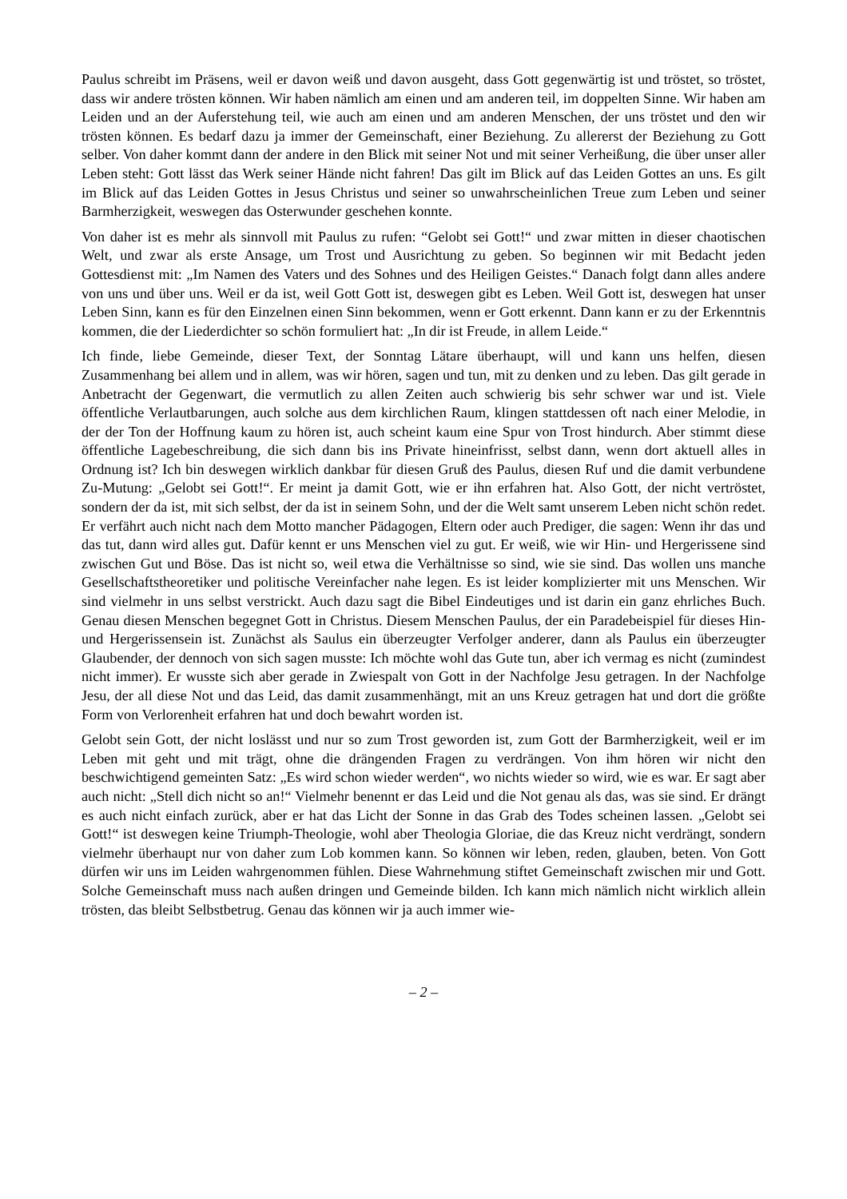Paulus schreibt im Präsens, weil er davon weiß und davon ausgeht, dass Gott gegenwärtig ist und tröstet, so tröstet, dass wir andere trösten können. Wir haben nämlich am einen und am anderen teil, im doppelten Sinne. Wir haben am Leiden und an der Auferstehung teil, wie auch am einen und am anderen Menschen, der uns tröstet und den wir trösten können. Es bedarf dazu ja immer der Gemeinschaft, einer Beziehung. Zu allererst der Beziehung zu Gott selber. Von daher kommt dann der andere in den Blick mit seiner Not und mit seiner Verheißung, die über unser aller Leben steht: Gott lässt das Werk seiner Hände nicht fahren! Das gilt im Blick auf das Leiden Gottes an uns. Es gilt im Blick auf das Leiden Gottes in Jesus Christus und seiner so unwahrscheinlichen Treue zum Leben und seiner Barmherzigkeit, weswegen das Osterwunder geschehen konnte.
Von daher ist es mehr als sinnvoll mit Paulus zu rufen: “Gelobt sei Gott!“ und zwar mitten in dieser chaotischen Welt, und zwar als erste Ansage, um Trost und Ausrichtung zu geben. So beginnen wir mit Bedacht jeden Gottesdienst mit: „Im Namen des Vaters und des Sohnes und des Heiligen Geistes.“ Danach folgt dann alles andere von uns und über uns. Weil er da ist, weil Gott Gott ist, deswegen gibt es Leben. Weil Gott ist, deswegen hat unser Leben Sinn, kann es für den Einzelnen einen Sinn bekommen, wenn er Gott erkennt. Dann kann er zu der Erkenntnis kommen, die der Liederdichter so schön formuliert hat: „In dir ist Freude, in allem Leide.“
Ich finde, liebe Gemeinde, dieser Text, der Sonntag Lätare überhaupt, will und kann uns helfen, diesen Zusammenhang bei allem und in allem, was wir hören, sagen und tun, mit zu denken und zu leben. Das gilt gerade in Anbetracht der Gegenwart, die vermutlich zu allen Zeiten auch schwierig bis sehr schwer war und ist. Viele öffentliche Verlautbarungen, auch solche aus dem kirchlichen Raum, klingen stattdessen oft nach einer Melodie, in der der Ton der Hoffnung kaum zu hören ist, auch scheint kaum eine Spur von Trost hindurch. Aber stimmt diese öffentliche Lagebeschreibung, die sich dann bis ins Private hineinfrisst, selbst dann, wenn dort aktuell alles in Ordnung ist? Ich bin deswegen wirklich dankbar für diesen Gruß des Paulus, diesen Ruf und die damit verbundene Zu-Mutung: „Gelobt sei Gott!“. Er meint ja damit Gott, wie er ihn erfahren hat. Also Gott, der nicht vertröstet, sondern der da ist, mit sich selbst, der da ist in seinem Sohn, und der die Welt samt unserem Leben nicht schön redet. Er verfährt auch nicht nach dem Motto mancher Pädagogen, Eltern oder auch Prediger, die sagen: Wenn ihr das und das tut, dann wird alles gut. Dafür kennt er uns Menschen viel zu gut. Er weiß, wie wir Hin- und Hergerissene sind zwischen Gut und Böse. Das ist nicht so, weil etwa die Verhältnisse so sind, wie sie sind. Das wollen uns manche Gesellschaftstheoretiker und politische Vereinfacher nahe legen. Es ist leider komplizierter mit uns Menschen. Wir sind vielmehr in uns selbst verstrickt. Auch dazu sagt die Bibel Eindeutiges und ist darin ein ganz ehrliches Buch. Genau diesen Menschen begegnet Gott in Christus. Diesem Menschen Paulus, der ein Paradebeispiel für dieses Hin- und Hergerissensein ist. Zunächst als Saulus ein überzeugter Verfolger anderer, dann als Paulus ein überzeugter Glaubender, der dennoch von sich sagen musste: Ich möchte wohl das Gute tun, aber ich vermag es nicht (zumindest nicht immer). Er wusste sich aber gerade in Zwiespalt von Gott in der Nachfolge Jesu getragen. In der Nachfolge Jesu, der all diese Not und das Leid, das damit zusammenhängt, mit an uns Kreuz getragen hat und dort die größte Form von Verlorenheit erfahren hat und doch bewahrt worden ist.
Gelobt sein Gott, der nicht loslässt und nur so zum Trost geworden ist, zum Gott der Barmherzigkeit, weil er im Leben mit geht und mit trägt, ohne die drängenden Fragen zu verdrängen. Von ihm hören wir nicht den beschwichtigend gemeinten Satz: „Es wird schon wieder werden“, wo nichts wieder so wird, wie es war. Er sagt aber auch nicht: „Stell dich nicht so an!“ Vielmehr benennt er das Leid und die Not genau als das, was sie sind. Er drängt es auch nicht einfach zurück, aber er hat das Licht der Sonne in das Grab des Todes scheinen lassen. „Gelobt sei Gott!“ ist deswegen keine Triumph-Theologie, wohl aber Theologia Gloriae, die das Kreuz nicht verdrängt, sondern vielmehr überhaupt nur von daher zum Lob kommen kann. So können wir leben, reden, glauben, beten. Von Gott dürfen wir uns im Leiden wahrgenommen fühlen. Diese Wahrnehmung stiftet Gemeinschaft zwischen mir und Gott. Solche Gemeinschaft muss nach außen dringen und Gemeinde bilden. Ich kann mich nämlich nicht wirklich allein trösten, das bleibt Selbstbetrug. Genau das können wir ja auch immer wie-
– 2 –